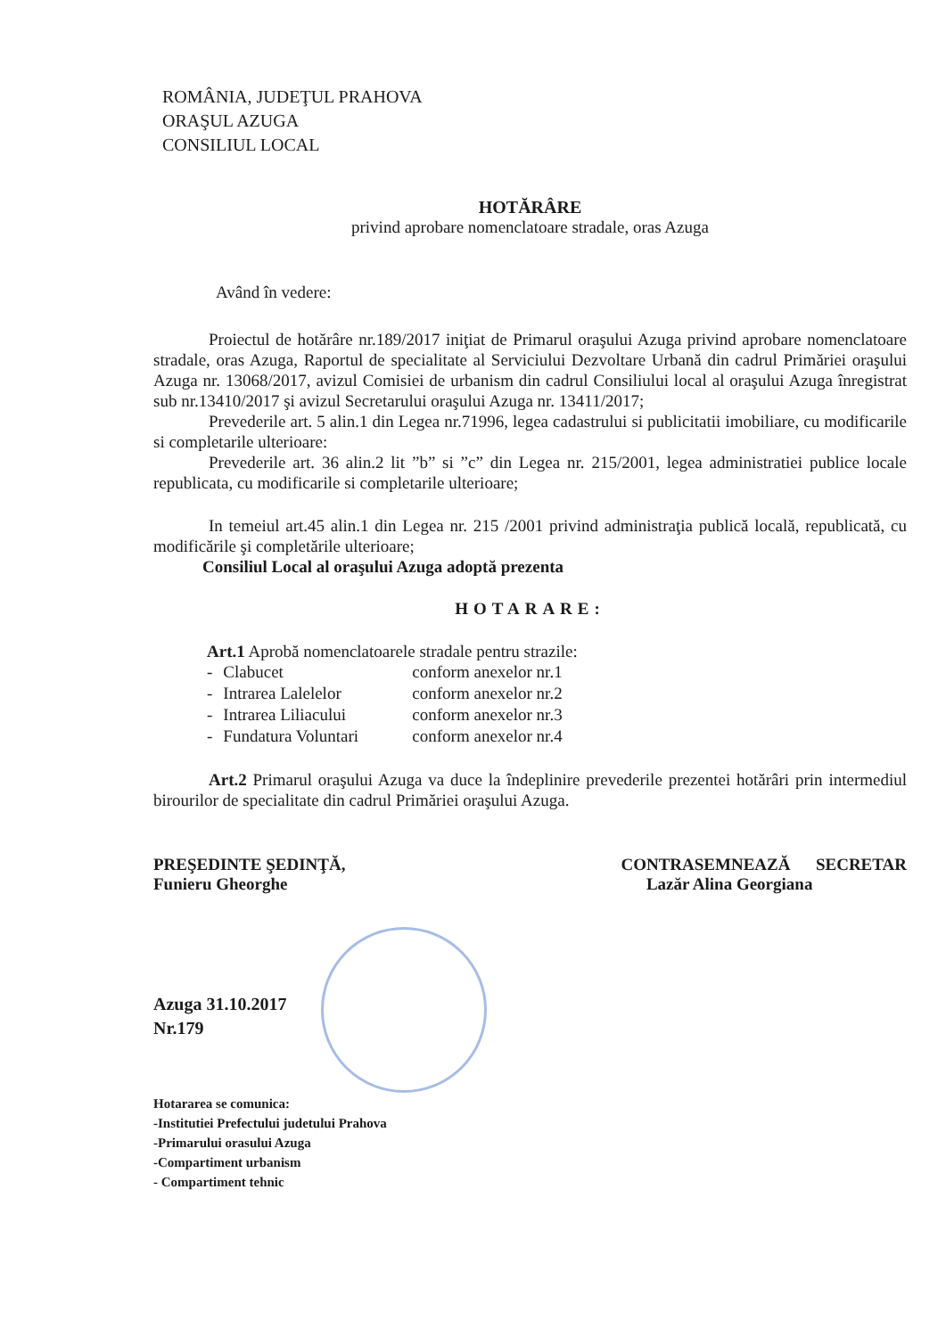ROMÂNIA, JUDEŢUL PRAHOVA
ORAŞUL AZUGA
CONSILIUL LOCAL
HOTĂRÂRE
privind aprobare nomenclatoare stradale, oras Azuga
Având în vedere:
Proiectul de hotărâre nr.189/2017 iniţiat de Primarul oraşului Azuga privind aprobare nomenclatoare stradale, oras Azuga, Raportul de specialitate al Serviciului Dezvoltare Urbană din cadrul Primăriei oraşului Azuga nr. 13068/2017, avizul Comisiei de urbanism din cadrul Consiliului local al oraşului Azuga înregistrat sub nr.13410/2017 şi avizul Secretarului oraşului Azuga nr. 13411/2017;
Prevederile art. 5 alin.1 din Legea nr.71996, legea cadastrului si publicitatii imobiliare, cu modificarile si completarile ulterioare:
Prevederile art. 36 alin.2 lit ”b” si ”c” din Legea nr. 215/2001, legea administratiei publice locale republicata, cu modificarile si completarile ulterioare;
In temeiul art.45 alin.1 din Legea nr. 215 /2001 privind administraţia publică locală, republicată, cu modificările şi completările ulterioare;
Consiliul Local al oraşului Azuga adoptă prezenta
HOTARARE:
Art.1 Aprobă nomenclatoarele stradale pentru strazile:
| - | Clabucet | conform anexelor nr.1 |
| - | Intrarea Lalelelor | conform anexelor nr.2 |
| - | Intrarea Liliacului | conform anexelor nr.3 |
| - | Fundatura Voluntari | conform anexelor nr.4 |
Art.2 Primarul oraşului Azuga va duce la îndeplinire prevederile prezentei hotărâri prin intermediul birourilor de specialitate din cadrul Primăriei oraşului Azuga.
PREŞEDINTE ŞEDINŢĂ,
Funieru Gheorghe
CONTRASEMNEAZĂ SECRETAR
Lazăr Alina Georgiana
Azuga 31.10.2017
Nr.179
Hotararea se comunica:
-Institutiei Prefectului judetului Prahova
-Primarului orasului Azuga
-Compartiment urbanism
- Compartiment tehnic